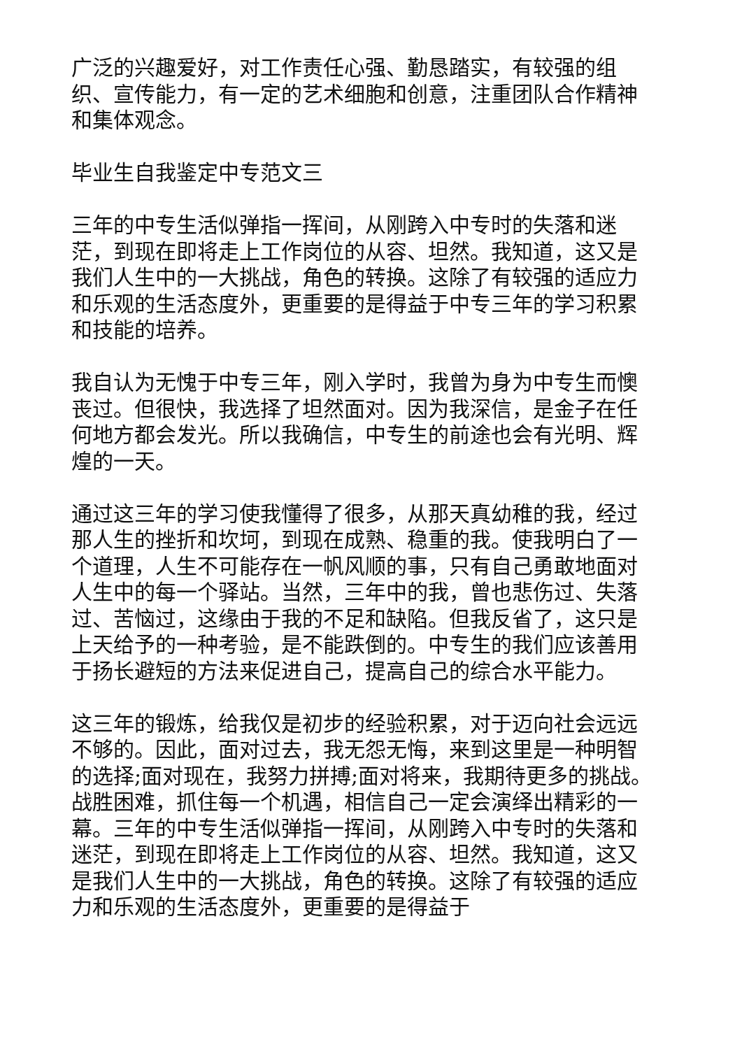广泛的兴趣爱好，对工作责任心强、勤恳踏实，有较强的组织、宣传能力，有一定的艺术细胞和创意，注重团队合作精神和集体观念。
毕业生自我鉴定中专范文三
三年的中专生活似弹指一挥间，从刚跨入中专时的失落和迷茫，到现在即将走上工作岗位的从容、坦然。我知道，这又是我们人生中的一大挑战，角色的转换。这除了有较强的适应力和乐观的生活态度外，更重要的是得益于中专三年的学习积累和技能的培养。
我自认为无愧于中专三年，刚入学时，我曾为身为中专生而懊丧过。但很快，我选择了坦然面对。因为我深信，是金子在任何地方都会发光。所以我确信，中专生的前途也会有光明、辉煌的一天。
通过这三年的学习使我懂得了很多，从那天真幼稚的我，经过那人生的挫折和坎坷，到现在成熟、稳重的我。使我明白了一个道理，人生不可能存在一帆风顺的事，只有自己勇敢地面对人生中的每一个驿站。当然，三年中的我，曾也悲伤过、失落过、苦恼过，这缘由于我的不足和缺陷。但我反省了，这只是上天给予的一种考验，是不能跌倒的。中专生的我们应该善用于扬长避短的方法来促进自己，提高自己的综合水平能力。
这三年的锻炼，给我仅是初步的经验积累，对于迈向社会远远不够的。因此，面对过去，我无怨无悔，来到这里是一种明智的选择;面对现在，我努力拼搏;面对将来，我期待更多的挑战。战胜困难，抓住每一个机遇，相信自己一定会演绎出精彩的一幕。三年的中专生活似弹指一挥间，从刚跨入中专时的失落和迷茫，到现在即将走上工作岗位的从容、坦然。我知道，这又是我们人生中的一大挑战，角色的转换。这除了有较强的适应力和乐观的生活态度外，更重要的是得益于